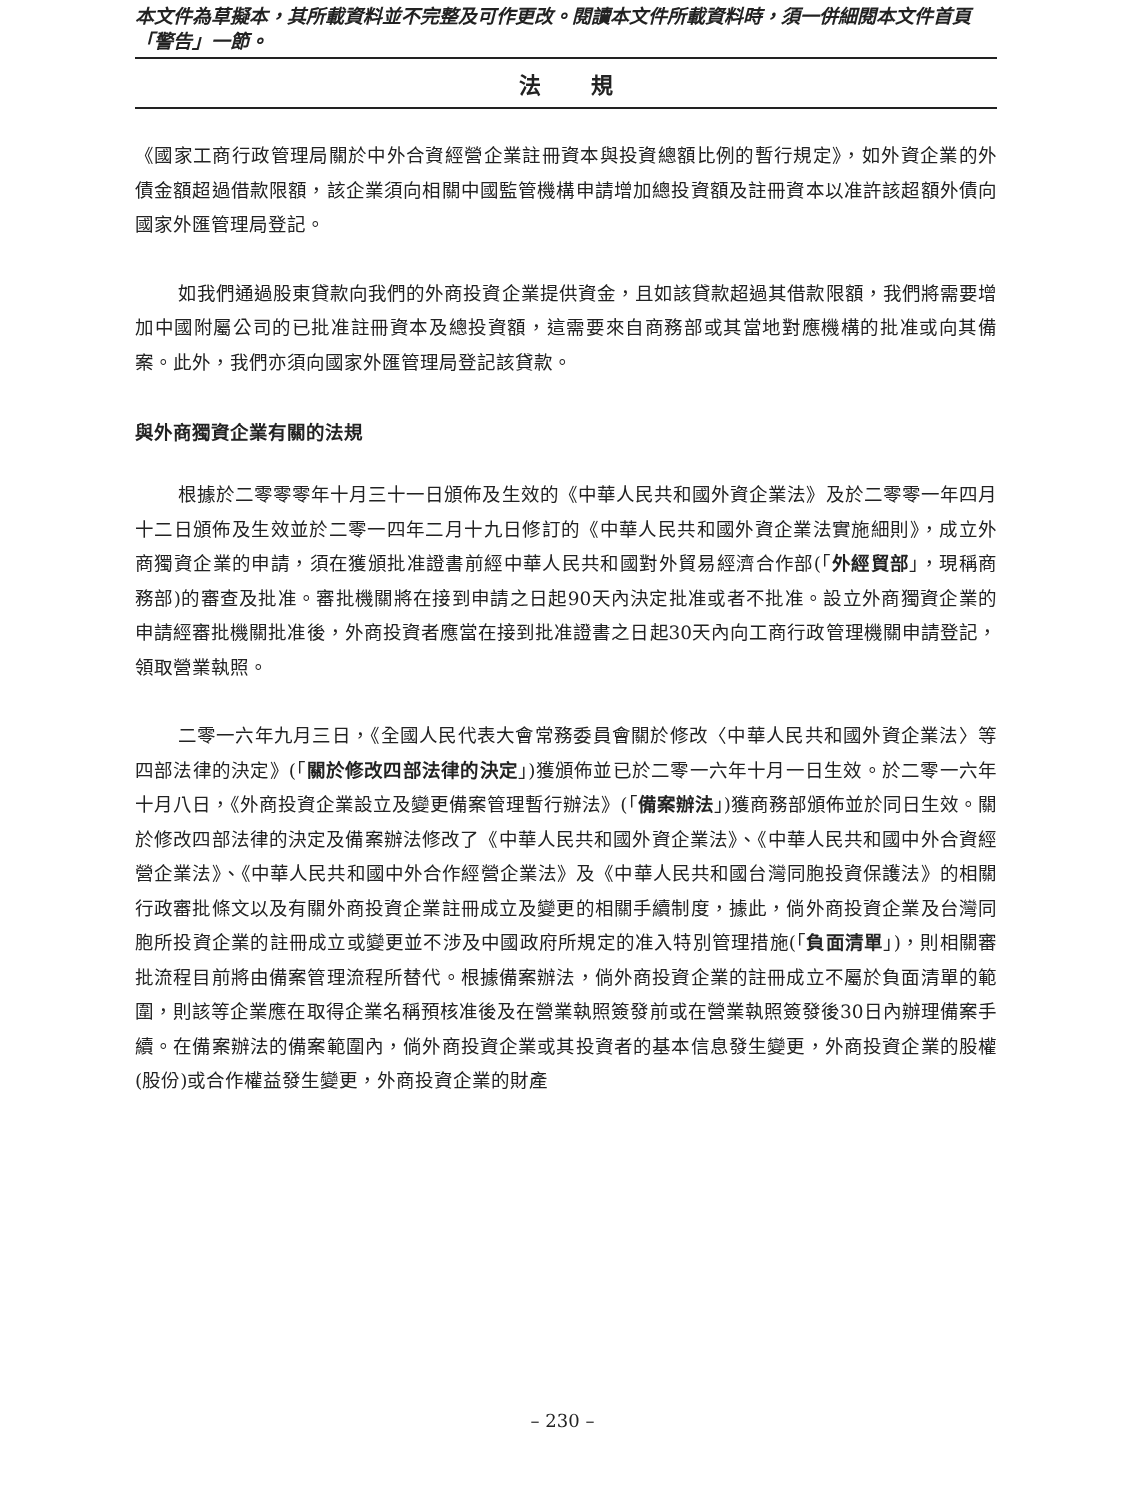本文件為草擬本，其所載資料並不完整及可作更改。閱讀本文件所載資料時，須一併細閱本文件首頁「警告」一節。
法規
《國家工商行政管理局關於中外合資經營企業註冊資本與投資總額比例的暫行規定》，如外資企業的外債金額超過借款限額，該企業須向相關中國監管機構申請增加總投資額及註冊資本以准許該超額外債向國家外匯管理局登記。
如我們通過股東貸款向我們的外商投資企業提供資金，且如該貸款超過其借款限額，我們將需要增加中國附屬公司的已批准註冊資本及總投資額，這需要來自商務部或其當地對應機構的批准或向其備案。此外，我們亦須向國家外匯管理局登記該貸款。
與外商獨資企業有關的法規
根據於二零零零年十月三十一日頒佈及生效的《中華人民共和國外資企業法》及於二零零一年四月十二日頒佈及生效並於二零一四年二月十九日修訂的《中華人民共和國外資企業法實施細則》，成立外商獨資企業的申請，須在獲頒批准證書前經中華人民共和國對外貿易經濟合作部(「外經貿部」，現稱商務部)的審查及批准。審批機關將在接到申請之日起90天內決定批准或者不批准。設立外商獨資企業的申請經審批機關批准後，外商投資者應當在接到批准證書之日起30天內向工商行政管理機關申請登記，領取營業執照。
二零一六年九月三日，《全國人民代表大會常務委員會關於修改〈中華人民共和國外資企業法〉等四部法律的決定》(「關於修改四部法律的決定」)獲頒佈並已於二零一六年十月一日生效。於二零一六年十月八日，《外商投資企業設立及變更備案管理暫行辦法》(「備案辦法」)獲商務部頒佈並於同日生效。關於修改四部法律的決定及備案辦法修改了《中華人民共和國外資企業法》、《中華人民共和國中外合資經營企業法》、《中華人民共和國中外合作經營企業法》及《中華人民共和國台灣同胞投資保護法》的相關行政審批條文以及有關外商投資企業註冊成立及變更的相關手續制度，據此，倘外商投資企業及台灣同胞所投資企業的註冊成立或變更並不涉及中國政府所規定的准入特別管理措施(「負面清單」)，則相關審批流程目前將由備案管理流程所替代。根據備案辦法，倘外商投資企業的註冊成立不屬於負面清單的範圍，則該等企業應在取得企業名稱預核准後及在營業執照簽發前或在營業執照簽發後30日內辦理備案手續。在備案辦法的備案範圍內，倘外商投資企業或其投資者的基本信息發生變更，外商投資企業的股權(股份)或合作權益發生變更，外商投資企業的財產
– 230 –